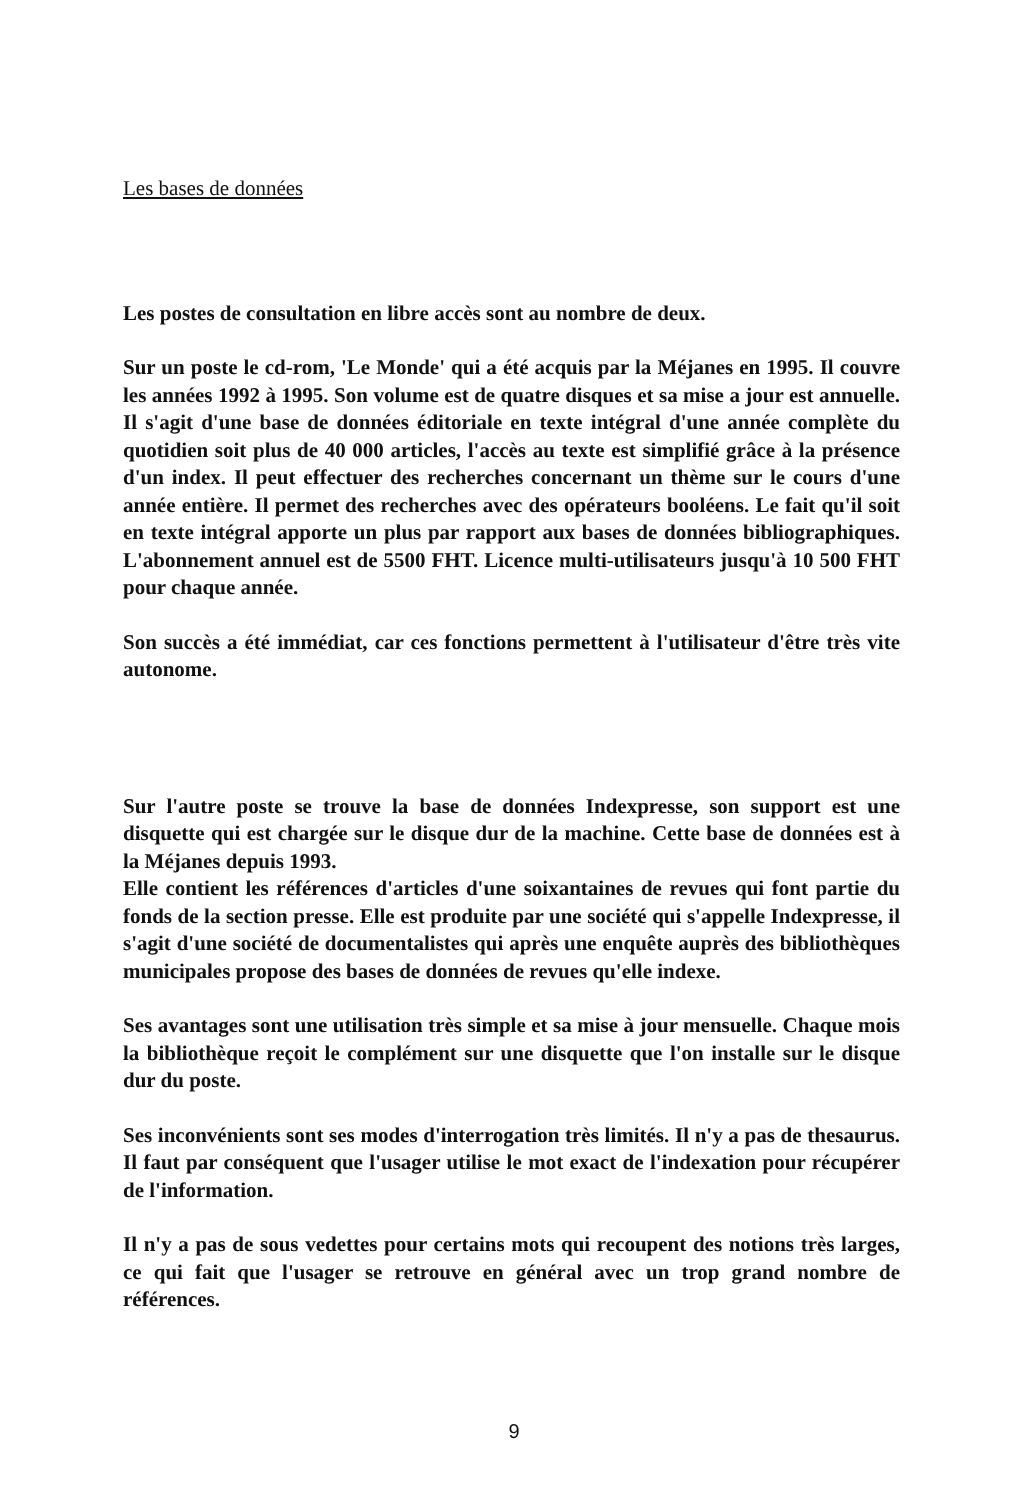Les bases de données
Les postes de consultation en libre accès sont au nombre de deux.
Sur un poste le cd-rom, 'Le Monde' qui a été acquis par la Méjanes en 1995. Il couvre les années 1992 à 1995. Son volume est de quatre disques et sa mise a jour est annuelle. Il s'agit d'une base de données éditoriale en texte intégral d'une année complète du quotidien soit plus de 40 000 articles, l'accès au texte est simplifié grâce à la présence d'un index. Il peut effectuer des recherches concernant un thème sur le cours d'une année entière. Il permet des recherches avec des opérateurs booléens. Le fait qu'il soit en texte intégral apporte un plus par rapport aux bases de données bibliographiques. L'abonnement annuel est de 5500 FHT. Licence multi-utilisateurs jusqu'à 10 500 FHT pour chaque année.
Son succès a été immédiat, car ces fonctions permettent à l'utilisateur d'être très vite autonome.
Sur l'autre poste se trouve la base de données Indexpresse, son support est une disquette qui est chargée sur le disque dur de la machine. Cette base de données est à la Méjanes depuis 1993.
Elle contient les références d'articles d'une soixantaines de revues qui font partie du fonds de la section presse. Elle est produite par une société qui s'appelle Indexpresse, il s'agit d'une société de documentalistes qui après une enquête auprès des bibliothèques municipales propose des bases de données de revues qu'elle indexe.
Ses avantages sont une utilisation très simple et sa mise à jour mensuelle. Chaque mois la bibliothèque reçoit le complément sur une disquette que l'on installe sur le disque dur du poste.
Ses inconvénients sont ses modes d'interrogation très limités. Il n'y a pas de thesaurus. Il faut par conséquent que l'usager utilise le mot exact de l'indexation pour récupérer de l'information.
Il n'y a pas de sous vedettes pour certains mots qui recoupent des notions très larges, ce qui fait que l'usager se retrouve en général avec un trop grand nombre de références.
9